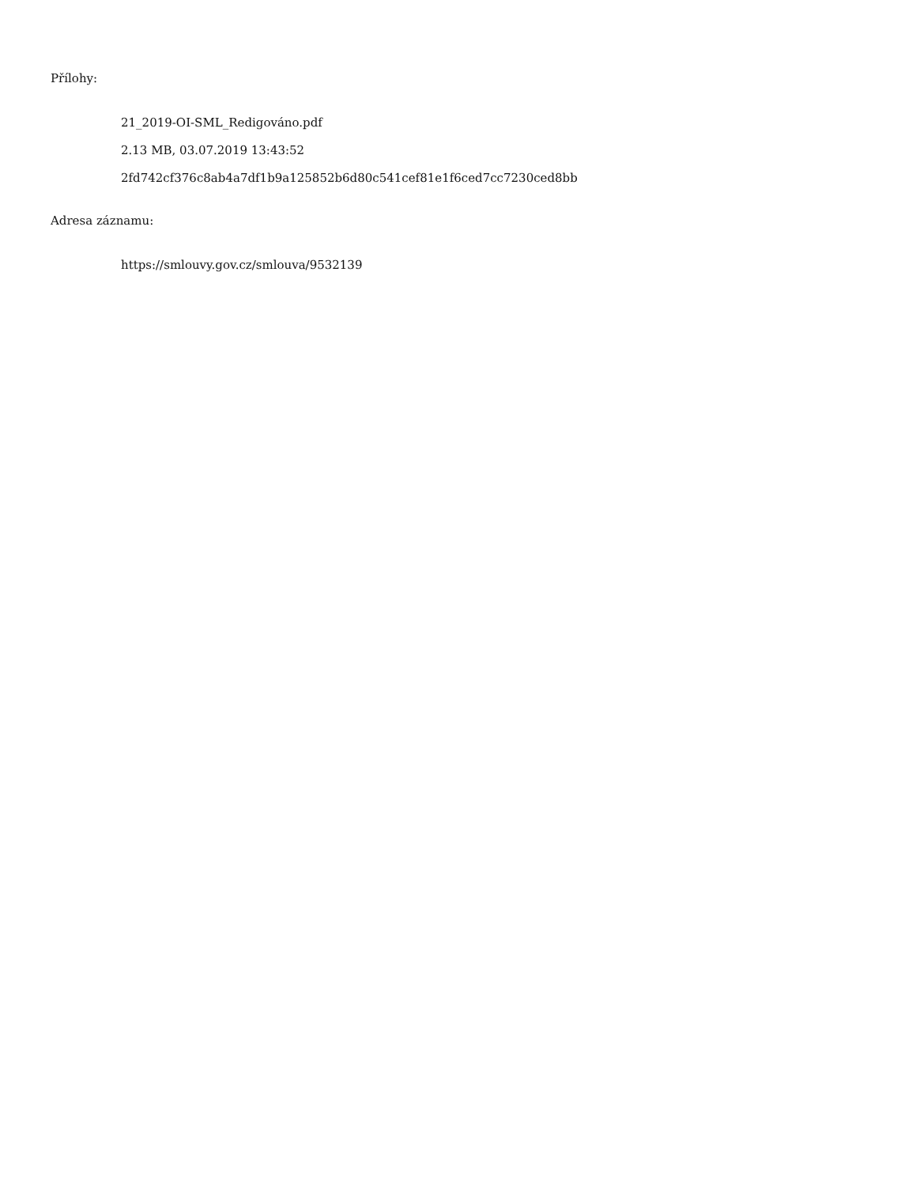Přílohy:
21_2019-OI-SML_Redigováno.pdf
2.13 MB, 03.07.2019 13:43:52
2fd742cf376c8ab4a7df1b9a125852b6d80c541cef81e1f6ced7cc7230ced8bb
Adresa záznamu:
https://smlouvy.gov.cz/smlouva/9532139